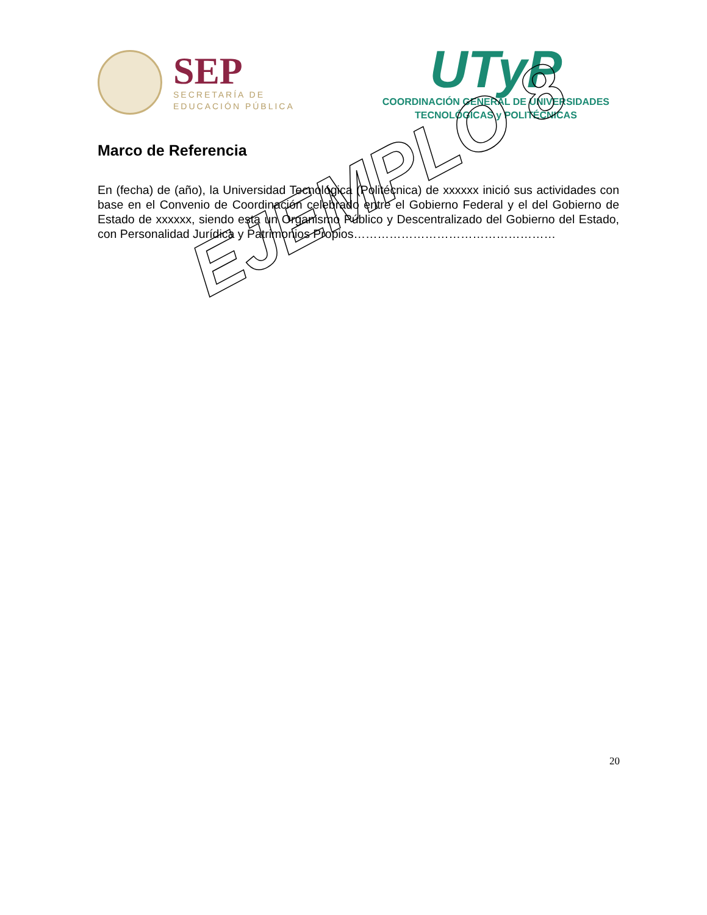SEP
SECRETARÍA DE
EDUCACIÓN PÚBLICA
UTyP
COORDINACIÓN GENERAL DE UNIVERSIDADES
TECNOLÓGICAS y POLITÉCNICAS
Marco de Referencia
En (fecha) de (año), la Universidad Tecnológica (Politécnica) de xxxxxx inició sus actividades con base en el Convenio de Coordinación celebrado entre el Gobierno Federal y el del Gobierno de Estado de xxxxxx, siendo esta un Organismo Público y Descentralizado del Gobierno del Estado, con Personalidad Jurídica y Patrimonios Propios……………………………………………
EJEMPLO 8
20